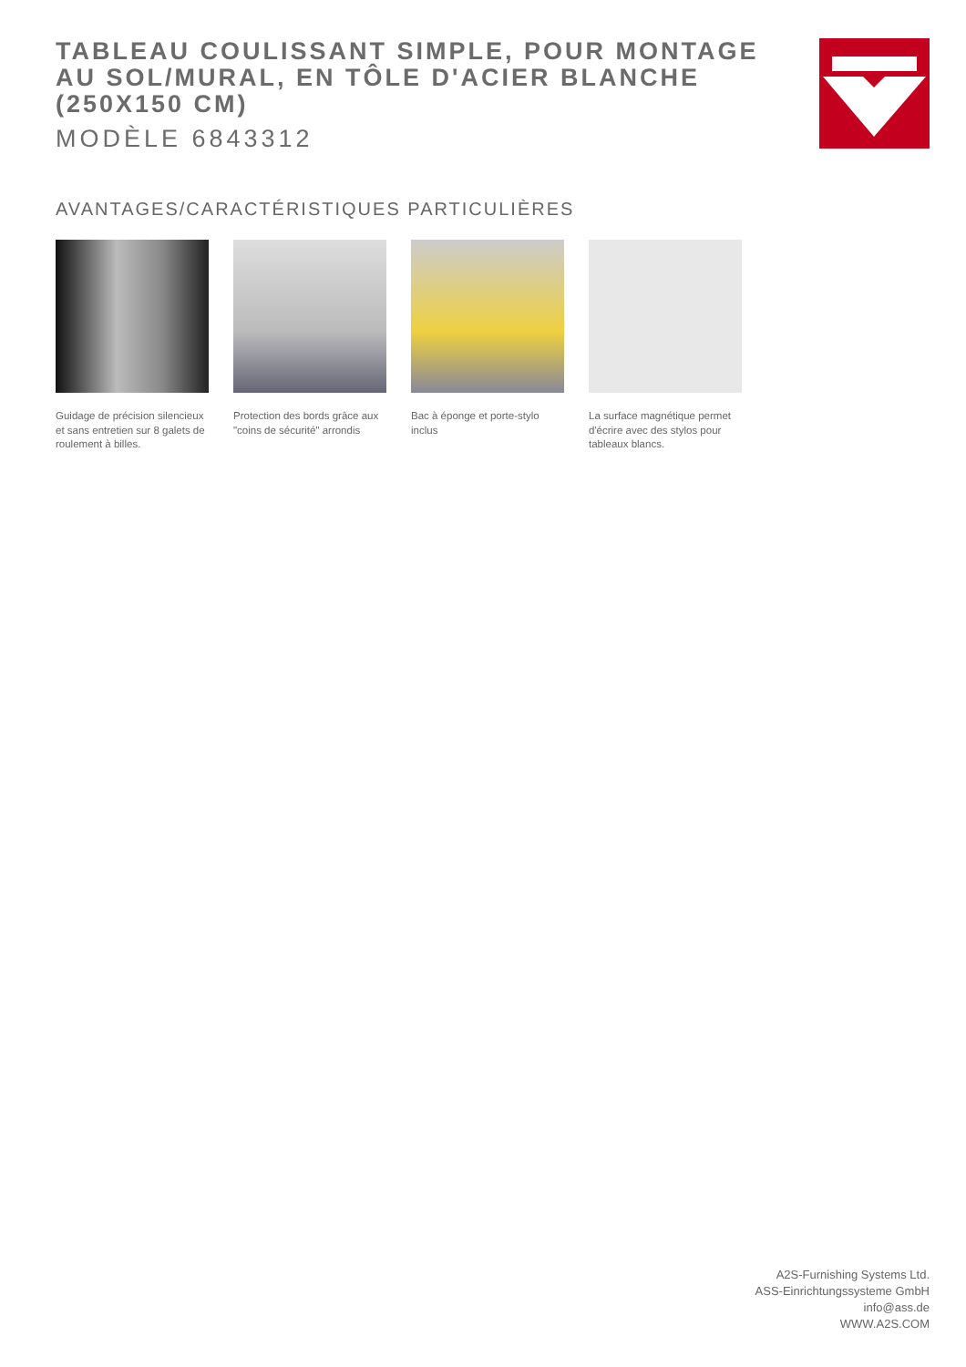TABLEAU COULISSANT SIMPLE, POUR MONTAGE AU SOL/MURAL, EN TÔLE D'ACIER BLANCHE (250X150 CM)
MODÈLE 6843312
AVANTAGES/CARACTÉRISTIQUES PARTICULIÈRES
Guidage de précision silencieux et sans entretien sur 8 galets de roulement à billes.
Protection des bords grâce aux "coins de sécurité" arrondis
Bac à éponge et porte-stylo inclus
La surface magnétique permet d'écrire avec des stylos pour tableaux blancs.
A2S-Furnishing Systems Ltd.
ASS-Einrichtungssysteme GmbH
info@ass.de
WWW.A2S.COM